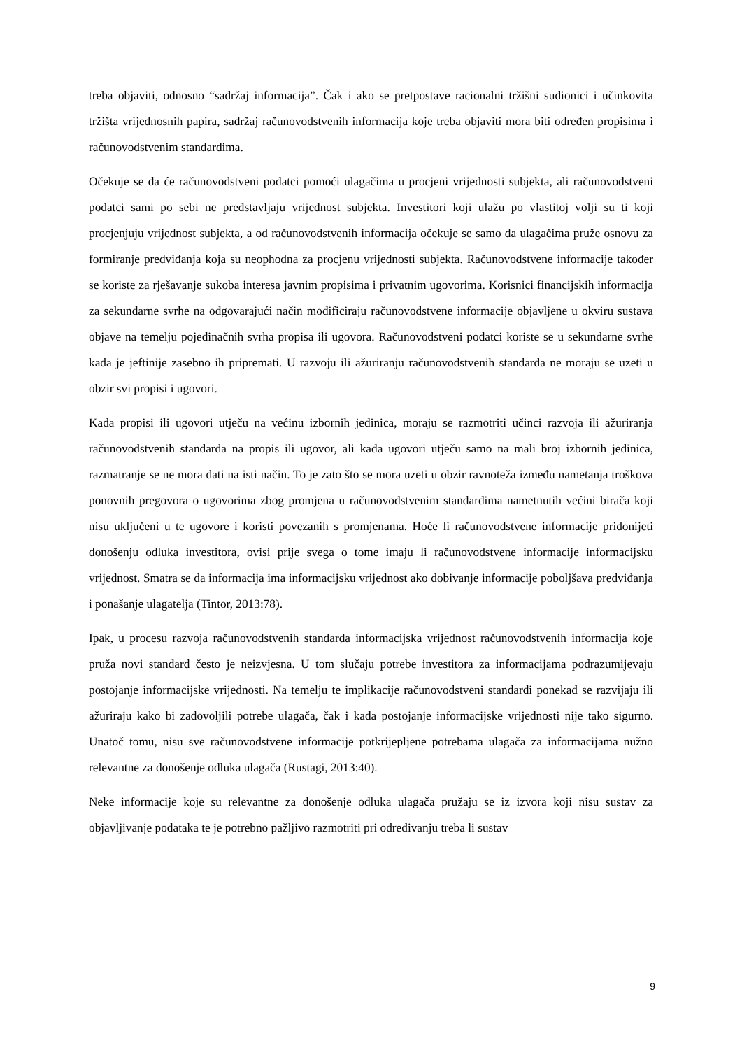treba objaviti, odnosno “sadržaj informacija”. Čak i ako se pretpostave racionalni tržišni sudionici i učinkovita tržišta vrijednosnih papira, sadržaj računovodstvenih informacija koje treba objaviti mora biti određen propisima i računovodstvenim standardima.
Očekuje se da će računovodstveni podatci pomoći ulagačima u procjeni vrijednosti subjekta, ali računovodstveni podatci sami po sebi ne predstavljaju vrijednost subjekta. Investitori koji ulažu po vlastitoj volji su ti koji procjenjuju vrijednost subjekta, a od računovodstvenih informacija očekuje se samo da ulagačima pruže osnovu za formiranje predviđanja koja su neophodna za procjenu vrijednosti subjekta. Računovodstvene informacije također se koriste za rješavanje sukoba interesa javnim propisima i privatnim ugovorima. Korisnici financijskih informacija za sekundarne svrhe na odgovarajući način modificiraju računovodstvene informacije objavljene u okviru sustava objave na temelju pojedinačnih svrha propisa ili ugovora. Računovodstveni podatci koriste se u sekundarne svrhe kada je jeftinije zasebno ih pripremati. U razvoju ili ažuriranju računovodstvenih standarda ne moraju se uzeti u obzir svi propisi i ugovori.
Kada propisi ili ugovori utječu na većinu izbornih jedinica, moraju se razmotriti učinci razvoja ili ažuriranja računovodstvenih standarda na propis ili ugovor, ali kada ugovori utječu samo na mali broj izbornih jedinica, razmatranje se ne mora dati na isti način. To je zato što se mora uzeti u obzir ravnoteža između nametanja troškova ponovnih pregovora o ugovorima zbog promjena u računovodstvenim standardima nametnutih većini birača koji nisu uključeni u te ugovore i koristi povezanih s promjenama. Hoće li računovodstvene informacije pridonijeti donošenju odluka investitora, ovisi prije svega o tome imaju li računovodstvene informacije informacijsku vrijednost. Smatra se da informacija ima informacijsku vrijednost ako dobivanje informacije poboljšava predviđanja i ponašanje ulagatelja (Tintor, 2013:78).
Ipak, u procesu razvoja računovodstvenih standarda informacijska vrijednost računovodstvenih informacija koje pruža novi standard često je neizvjesna. U tom slučaju potrebe investitora za informacijama podrazumijevaju postojanje informacijske vrijednosti. Na temelju te implikacije računovodstveni standardi ponekad se razvijaju ili ažuriraju kako bi zadovoljili potrebe ulagača, čak i kada postojanje informacijske vrijednosti nije tako sigurno. Unatoč tomu, nisu sve računovodstvene informacije potkrijepljene potrebama ulagača za informacijama nužno relevantne za donošenje odluka ulagača (Rustagi, 2013:40).
Neke informacije koje su relevantne za donošenje odluka ulagača pružaju se iz izvora koji nisu sustav za objavljivanje podataka te je potrebno pažljivo razmotriti pri određivanju treba li sustav
9